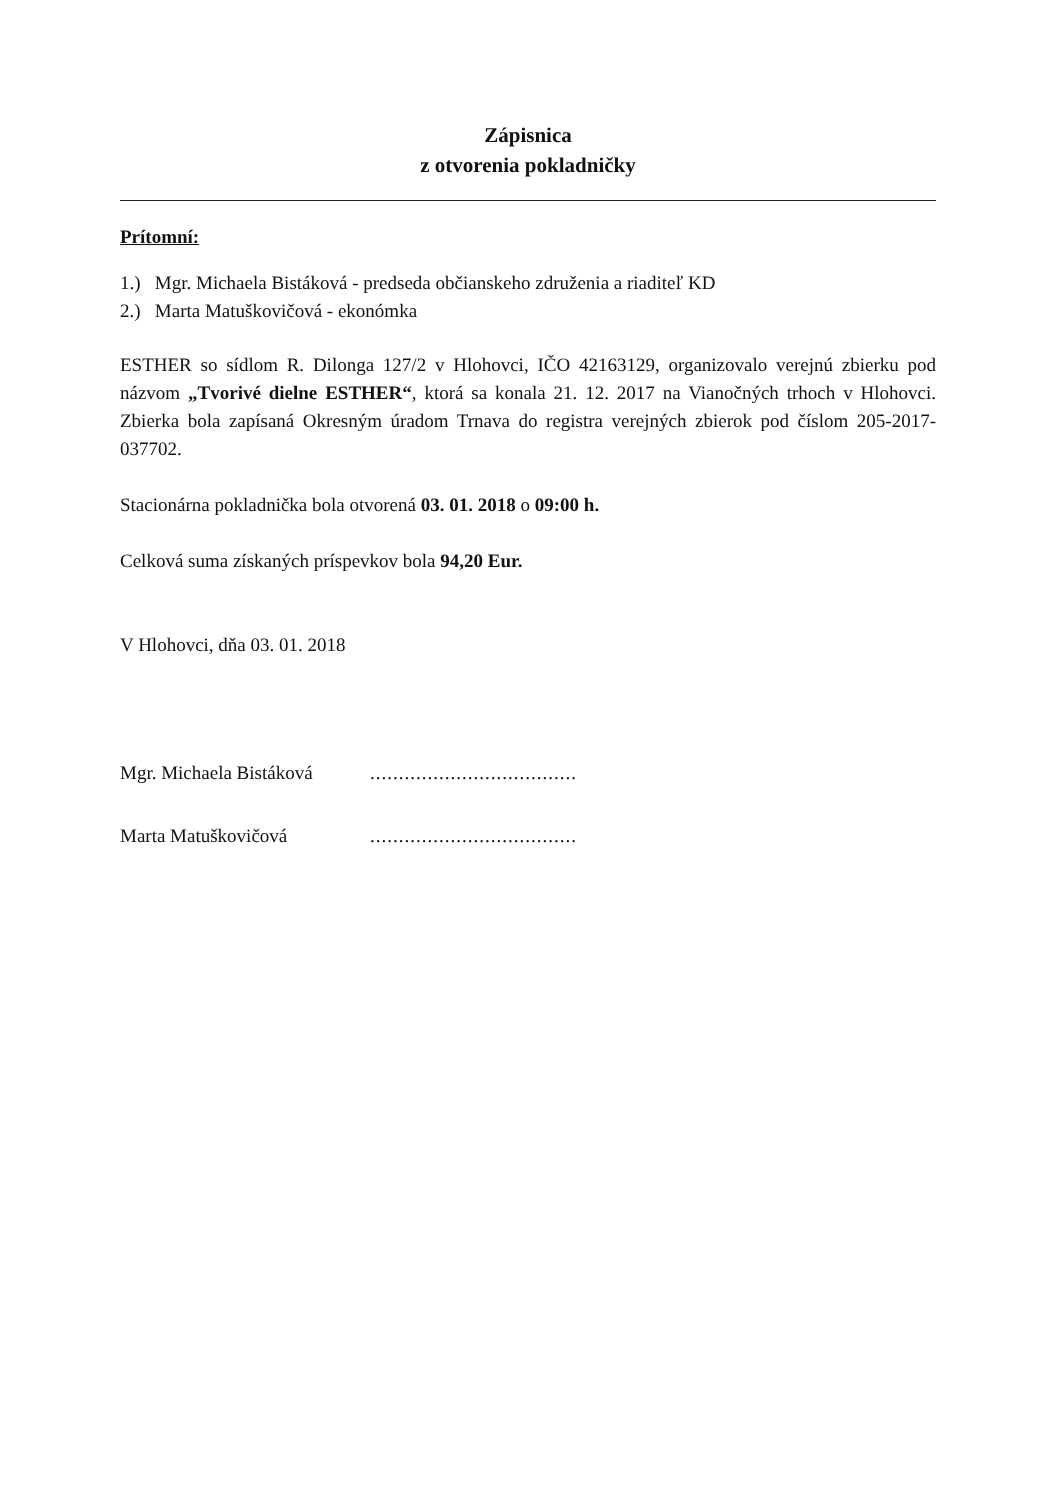Zápisnica
z otvorenia pokladničky
Prítomní:
1.) Mgr. Michaela Bistáková - predseda občianskeho združenia a riaditeľ KD
2.) Marta Matuškovičová - ekonómka
ESTHER so sídlom R. Dilonga 127/2 v Hlohovci, IČO 42163129, organizovalo verejnú zbierku pod názvom „Tvorivé dielne ESTHER“, ktorá sa konala 21. 12. 2017 na Vianočných trhoch v Hlohovci. Zbierka bola zapísaná Okresným úradom Trnava do registra verejných zbierok pod číslom 205-2017-037702.
Stacionárna pokladnička bola otvorená 03. 01. 2018 o 09:00 h.
Celková suma získaných príspevkov bola 94,20 Eur.
V Hlohovci, dňa 03. 01. 2018
Mgr. Michaela Bistáková....................................
Marta Matuškovičová....................................